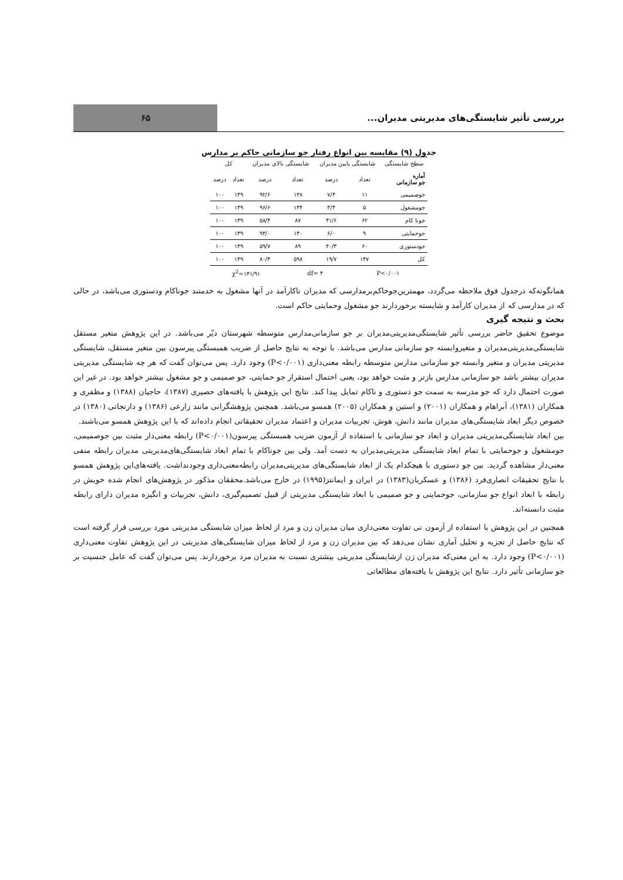بررسی تأثیر شایستگی‌های مدیریتی مدیران...
۶۵
جدول (۹) مقایسه بین انواع رفتار جو سازمانی حاکم بر مدارس
| سطح شایستگی | شایستگی پایین مدیران | | شایستگی بالای مدیران | | کل | |
| --- | --- | --- | --- | --- | --- | --- |
| آماره جو سازمانی | تعداد | درصد | تعداد | درصد | تعداد | درصد |
| جوصمیمی | ۱۱ | ۷/۴ | ۱۳۸ | ۹۲/۶ | ۱۴۹ | ۱۰۰ |
| جومشغول | ۵ | ۳/۴ | ۱۴۴ | ۹۶/۶ | ۱۴۹ | ۱۰۰ |
| جونا کام | ۶۲ | ۴۱/۶ | ۸۷ | ۵۸/۴ | ۱۴۹ | ۱۰۰ |
| جوحمایتی | ۹ | ۶/۰ | ۱۴۰ | ۹۴/۰ | ۱۴۹ | ۱۰۰ |
| جودستوری | ۶۰ | ۴۰/۳ | ۸۹ | ۵۹/۷ | ۱۴۹ | ۱۰۰ |
| کل | ۱۴۷ | ۱۹/۷ | ۵۹۸ | ۸۰/۳ | ۱۴۹ | ۱۰۰ |
| P<۰/۰۰۱ | | df= ۴ | | χ<sup>2</sup>=۱۴۱/۹۱ | | |
همانگونه‌که درجدول فوق ملاحظه می‌گردد، مهمترین‌جوحاکم‌برمدارسی که مدیران ناکارآمد در آنها مشغول به خدمتند جوناکام ودستوری می‌باشد، در حالی که در مدارسی که از مدیران کارآمد و شایسته برخوردارند جو مشغول وحمایتی حاکم است.
بحث و نتیجه گیری
موضوع تحقیق حاضر بررسی تأثیر شایستگی‌مدیریتی‌مدیران بر جو سازمانی‌مدارس متوسطه شهرستان دیّر می‌باشد. در این پژوهش متغیر مستقل شایستگی‌مدیریتی‌مدیران و متغیروابسته جو سازمانی مدارس می‌باشد. با توجه به نتایج حاصل از ضریب همبستگی پیرسون بین متغیر مستقل، شایستگی مدیریتی مدیران و متغیر وابسته جو سازمانی مدارس متوسطه رابطه معنی‌داری (P<۰/۰۰۱) وجود دارد. پس می‌توان گفت که هر چه شایستگی مدیریتی مدیران بیشتر باشد جو سازمانی مدارس بازتر و مثبت خواهد بود، یعنی احتمال استقرار جو حمایتی، جو صمیمی و جو مشغول بیشتر خواهد بود. در غیر این صورت احتمال دارد که جو مدرسه به سمت جو دستوری و ناکام تمایل پیدا کند. نتایج این پژوهش با یافته‌های حصیری (۱۳۸۷)، حاجیان (۱۳۸۸) و مظفری و همکاران (۱۳۸۱)، آبراهام و همکاران (۲۰۰۱) و استین و همکاران (۲۰۰۵) همسو می‌باشد. همچنین پژوهشگرانی مانند زارعی (۱۳۸۶) و دارنجاتی (۱۳۸۰) در خصوص دیگر ابعاد شایستگی‌های مدیران مانند دانش، هوش، تجربیات مدیران و اعتماد مدیران تحقیقاتی انجام داده‌اند که با این پژوهش همسو می‌باشند.
بین ابعاد شایستگی‌مدیریتی مدیران و ابعاد جو سازمانی با استفاده از آزمون ضریب همبستگی پیرسون(P<۰/۰۰۱) رابطه معنی‌دار مثبت بین جوصمیمی، جومشغول و جوحمایتی با تمام ابعاد شایستگی مدیریتی‌مدیران به دست آمد. ولی بین جوناکام با تمام ابعاد شایستگی‌های‌مدیریتی مدیران رابطه منفی معنی‌دار مشاهده گردید. بین جو دستوری با هیچکدام یک از ابعاد شایستگی‌های مدیریتی‌مدیران رابطه‌معنی‌داری وجودنداشت. یافته‌های‌این پژوهش همسو با نتایج تحقیقات انصاری‌فرد (۱۳۸۶) و عسکریان(۱۳۸۳) در ایران و ایمانتز(۱۹۹۵) در خارج می‌باشد.محققان مذکور در پژوهش‌های انجام شده خویش در رابطه با ابعاد انواع جو سازمانی، جوحمایتی و جو صمیمی با ابعاد شایستگی مدیریتی از قبیل تصمیم‌گیری، دانش، تجربیات و انگیزه مدیران دارای رابطه مثبت دانسته‌اند.
همچنین در این پژوهش با استفاده از آزمون تی تفاوت معنی‌داری میان مدیران زن و مرد از لحاظ میزان شایستگی مدیریتی مورد بررسی قرار گرفته است که نتایج حاصل از تجزیه و تحلیل آماری نشان می‌دهد که بین مدیران زن و مرد از لحاظ میزان شایستگی‌های مدیریتی در این پژوهش تفاوت معنی‌داری (P<۰/۰۰۱) وجود دارد. به این معنی‌که مدیران زن ازشایستگی مدیریتی بیشتری نسبت به مدیران مرد برخوردارند. پس می‌توان گفت که عامل جنسیت بر جو سازمانی تأثیر دارد. نتایج این پژوهش با یافته‌های مطالعاتی